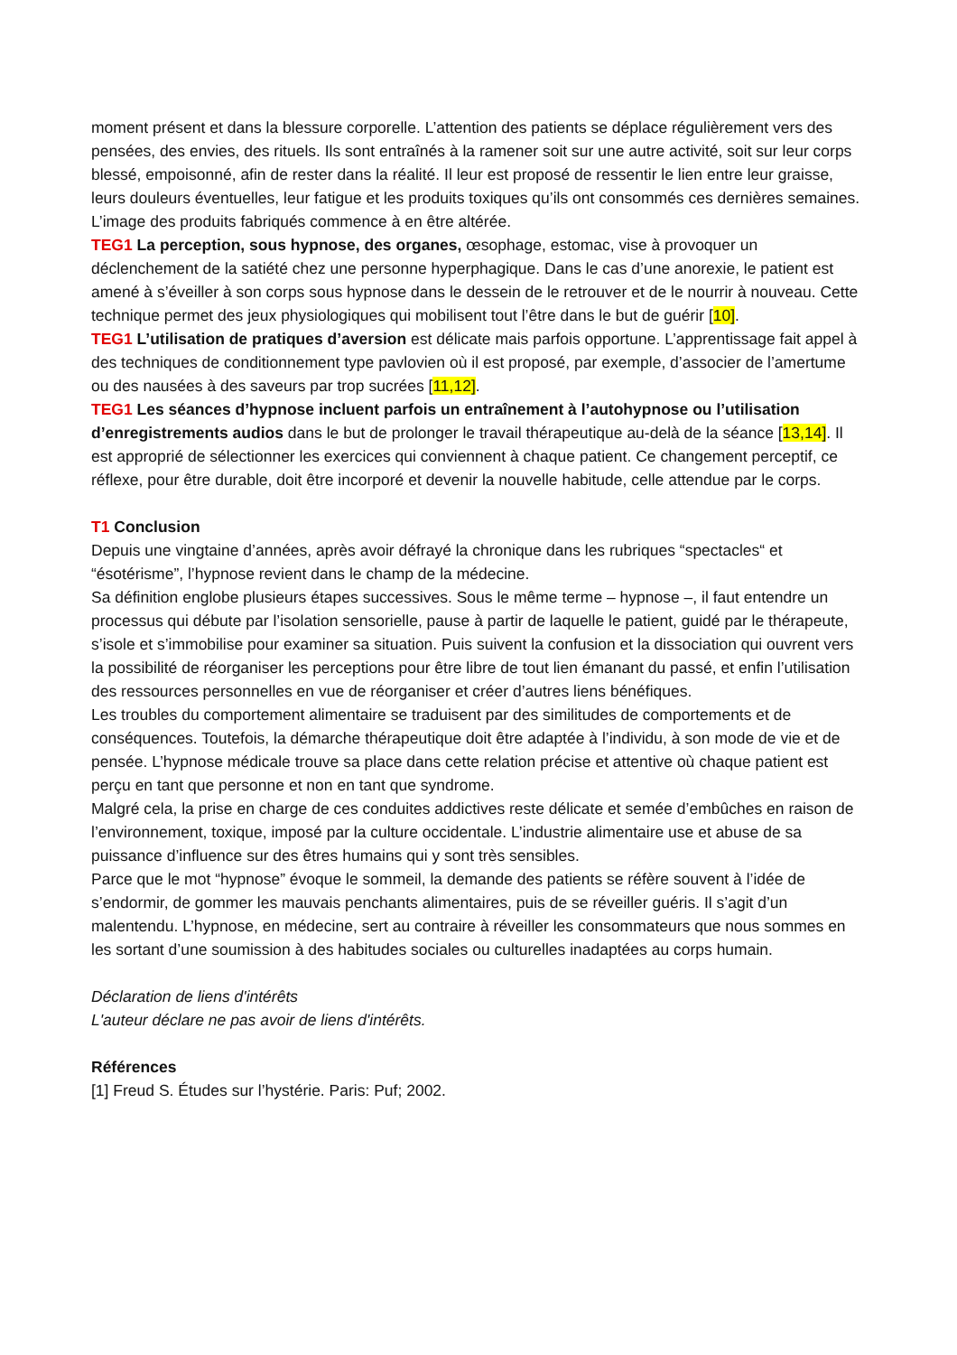moment présent et dans la blessure corporelle. L’attention des patients se déplace régulièrement vers des pensées, des envies, des rituels. Ils sont entraînés à la ramener soit sur une autre activité, soit sur leur corps blessé, empoisonné, afin de rester dans la réalité. Il leur est proposé de ressentir le lien entre leur graisse, leurs douleurs éventuelles, leur fatigue et les produits toxiques qu’ils ont consommés ces dernières semaines. L’image des produits fabriqués commence à en être altérée.
TEG1 La perception, sous hypnose, des organes, œsophage, estomac, vise à provoquer un déclenchement de la satiété chez une personne hyperphagique. Dans le cas d’une anorexie, le patient est amené à s’éveiller à son corps sous hypnose dans le dessein de le retrouver et de le nourrir à nouveau. Cette technique permet des jeux physiologiques qui mobilisent tout l’être dans le but de guérir [10].
TEG1 L’utilisation de pratiques d’aversion est délicate mais parfois opportune. L’apprentissage fait appel à des techniques de conditionnement type pavlovien où il est proposé, par exemple, d’associer de l’amertume ou des nausées à des saveurs par trop sucrées [11,12].
TEG1 Les séances d’hypnose incluent parfois un entraînement à l’autohypnose ou l’utilisation d’enregistrements audios dans le but de prolonger le travail thérapeutique au-delà de la séance [13,14]. Il est approprié de sélectionner les exercices qui conviennent à chaque patient. Ce changement perceptif, ce réflexe, pour être durable, doit être incorporé et devenir la nouvelle habitude, celle attendue par le corps.
T1 Conclusion
Depuis une vingtaine d’années, après avoir défrayé la chronique dans les rubriques “spectacles“ et “ésotérisme”, l’hypnose revient dans le champ de la médecine.
Sa définition englobe plusieurs étapes successives. Sous le même terme – hypnose –, il faut entendre un processus qui débute par l’isolation sensorielle, pause à partir de laquelle le patient, guidé par le thérapeute, s’isole et s’immobilise pour examiner sa situation. Puis suivent la confusion et la dissociation qui ouvrent vers la possibilité de réorganiser les perceptions pour être libre de tout lien émanant du passé, et enfin l’utilisation des ressources personnelles en vue de réorganiser et créer d’autres liens bénéfiques.
Les troubles du comportement alimentaire se traduisent par des similitudes de comportements et de conséquences. Toutefois, la démarche thérapeutique doit être adaptée à l’individu, à son mode de vie et de pensée. L’hypnose médicale trouve sa place dans cette relation précise et attentive où chaque patient est perçu en tant que personne et non en tant que syndrome.
Malgré cela, la prise en charge de ces conduites addictives reste délicate et semée d’embûches en raison de l’environnement, toxique, imposé par la culture occidentale. L’industrie alimentaire use et abuse de sa puissance d’influence sur des êtres humains qui y sont très sensibles.
Parce que le mot “hypnose” évoque le sommeil, la demande des patients se réfère souvent à l’idée de s’endormir, de gommer les mauvais penchants alimentaires, puis de se réveiller guéris. Il s’agit d’un malentendu. L’hypnose, en médecine, sert au contraire à réveiller les consommateurs que nous sommes en les sortant d’une soumission à des habitudes sociales ou culturelles inadaptées au corps humain.
Déclaration de liens d'intérêts
L'auteur déclare ne pas avoir de liens d'intérêts.
Références
[1] Freud S. Études sur l’hystérie. Paris: Puf; 2002.